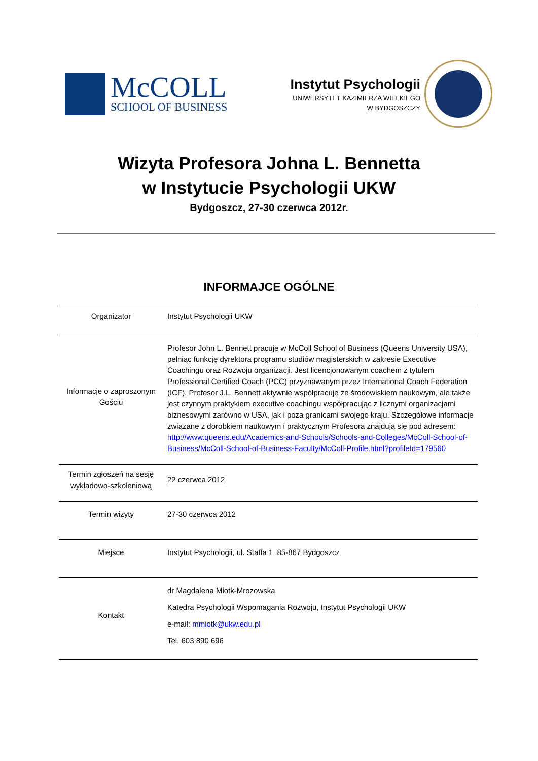McCOLL
SCHOOL OF BUSINESS
Instytut Psychologii
UNIWERSYTET KAZIMIERZA WIELKIEGO
W BYDGOSZCZY
Wizyta Profesora Johna L. Bennetta
w Instytucie Psychologii UKW
Bydgoszcz, 27-30 czerwca 2012r.
INFORMAJCE OGÓLNE
| Organizator | Instytut Psychologii UKW |
| Informacje o zaproszonym Gościu | Profesor John L. Bennett pracuje w McColl School of Business (Queens University USA), pełniąc funkcję dyrektora programu studiów magisterskich w zakresie Executive Coachingu oraz Rozwoju organizacji. Jest licencjonowanym coachem z tytułem Professional Certified Coach (PCC) przyznawanym przez International Coach Federation (ICF). Profesor J.L. Bennett aktywnie współpracuje ze środowiskiem naukowym, ale także jest czynnym praktykiem executive coachingu współpracując z licznymi organizacjami biznesowymi zarówno w USA, jak i poza granicami swojego kraju. Szczegółowe informacje związane z dorobkiem naukowym i praktycznym Profesora znajdują się pod adresem: http://www.queens.edu/Academics-and-Schools/Schools-and-Colleges/McColl-School-of-Business/McColl-School-of-Business-Faculty/McColl-Profile.html?profileId=179560 |
| Termin zgłoszeń na sesję wykładowo-szkoleniową | 22 czerwca 2012 |
| Termin wizyty | 27-30 czerwca 2012 |
| Miejsce | Instytut Psychologii, ul. Staffa 1, 85-867 Bydgoszcz |
| Kontakt | dr Magdalena Miotk-Mrozowska Katedra Psychologii Wspomagania Rozwoju, Instytut Psychologii UKW e-mail: mmiotk@ukw.edu.pl Tel. 603 890 696 |